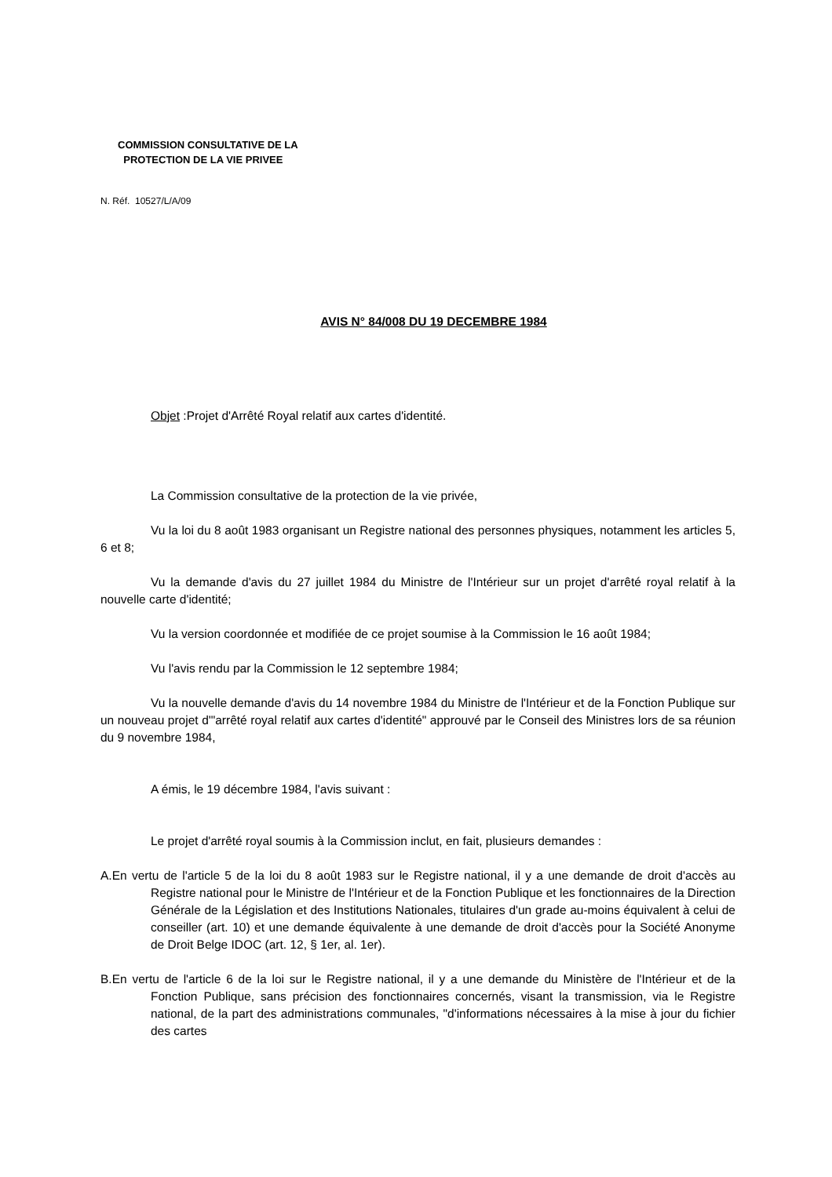COMMISSION CONSULTATIVE DE LA
PROTECTION DE LA VIE PRIVEE
N. Réf. 10527/L/A/09
AVIS N° 84/008 DU 19 DECEMBRE 1984
Objet :Projet d'Arrêté Royal relatif aux cartes d'identité.
La Commission consultative de la protection de la vie privée,
Vu la loi du 8 août 1983 organisant un Registre national des personnes physiques, notamment les articles 5, 6 et 8;
Vu la demande d'avis du 27 juillet 1984 du Ministre de l'Intérieur sur un projet d'arrêté royal relatif à la nouvelle carte d'identité;
Vu la version coordonnée et modifiée de ce projet soumise à la Commission le 16 août 1984;
Vu l'avis rendu par la Commission le 12 septembre 1984;
Vu la nouvelle demande d'avis du 14 novembre 1984 du Ministre de l'Intérieur et de la Fonction Publique sur un nouveau projet d'"arrêté royal relatif aux cartes d'identité" approuvé par le Conseil des Ministres lors de sa réunion du 9 novembre 1984,
A émis, le 19 décembre 1984, l'avis suivant :
Le projet d'arrêté royal soumis à la Commission inclut, en fait, plusieurs demandes :
A. En vertu de l'article 5 de la loi du 8 août 1983 sur le Registre national, il y a une demande de droit d'accès au Registre national pour le Ministre de l'Intérieur et de la Fonction Publique et les fonctionnaires de la Direction Générale de la Législation et des Institutions Nationales, titulaires d'un grade au-moins équivalent à celui de conseiller (art. 10) et une demande équivalente à une demande de droit d'accès pour la Société Anonyme de Droit Belge IDOC (art. 12, § 1er, al. 1er).
B. En vertu de l'article 6 de la loi sur le Registre national, il y a une demande du Ministère de l'Intérieur et de la Fonction Publique, sans précision des fonctionnaires concernés, visant la transmission, via le Registre national, de la part des administrations communales, "d'informations nécessaires à la mise à jour du fichier des cartes